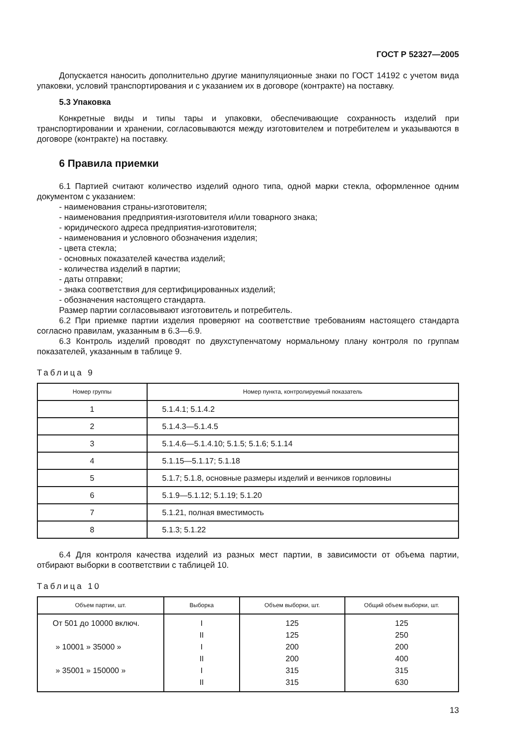ГОСТ Р 52327—2005
Допускается наносить дополнительно другие манипуляционные знаки по ГОСТ 14192 с учетом вида упаковки, условий транспортирования и с указанием их в договоре (контракте) на поставку.
5.3 Упаковка
Конкретные виды и типы тары и упаковки, обеспечивающие сохранность изделий при транспортировании и хранении, согласовываются между изготовителем и потребителем и указываются в договоре (контракте) на поставку.
6 Правила приемки
6.1 Партией считают количество изделий одного типа, одной марки стекла, оформленное одним документом с указанием:
- наименования страны-изготовителя;
- наименования предприятия-изготовителя и/или товарного знака;
- юридического адреса предприятия-изготовителя;
- наименования и условного обозначения изделия;
- цвета стекла;
- основных показателей качества изделий;
- количества изделий в партии;
- даты отправки;
- знака соответствия для сертифицированных изделий;
- обозначения настоящего стандарта.
Размер партии согласовывают изготовитель и потребитель.
6.2 При приемке партии изделия проверяют на соответствие требованиям настоящего стандарта согласно правилам, указанным в 6.3—6.9.
6.3 Контроль изделий проводят по двухступенчатому нормальному плану контроля по группам показателей, указанным в таблице 9.
Таблица 9
| Номер группы | Номер пункта, контролируемый показатель |
| --- | --- |
| 1 | 5.1.4.1; 5.1.4.2 |
| 2 | 5.1.4.3—5.1.4.5 |
| 3 | 5.1.4.6—5.1.4.10; 5.1.5; 5.1.6; 5.1.14 |
| 4 | 5.1.15—5.1.17; 5.1.18 |
| 5 | 5.1.7; 5.1.8, основные размеры изделий и венчиков горловины |
| 6 | 5.1.9—5.1.12; 5.1.19; 5.1.20 |
| 7 | 5.1.21, полная вместимость |
| 8 | 5.1.3; 5.1.22 |
6.4 Для контроля качества изделий из разных мест партии, в зависимости от объема партии, отбирают выборки в соответствии с таблицей 10.
Таблица 10
| Объем партии, шт. | Выборка | Объем выборки, шт. | Общий объем выборки, шт. |
| --- | --- | --- | --- |
| От 501 до 10000 включ. | I | 125 | 125 |
| | II | 125 | 250 |
| » 10001 » 35000 » | I | 200 | 200 |
| | II | 200 | 400 |
| » 35001 » 150000 » | I | 315 | 315 |
| | II | 315 | 630 |
13